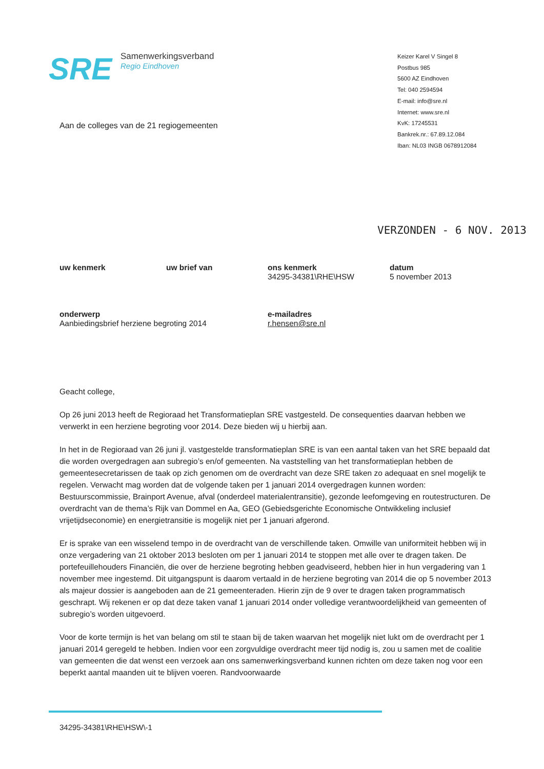SRE
Samenwerkingsverband
Regio Eindhoven
Keizer Karel V Singel 8
Postbus 985
5600 AZ Eindhoven
Tel: 040 2594594
E-mail: info@sre.nl
Internet: www.sre.nl
KvK: 17245531
Bankrek.nr.: 67.89.12.084
Iban: NL03 INGB 0678912084
Aan de colleges van de 21 regiogemeenten
VERZONDEN - 6 NOV. 2013
uw kenmerk
uw brief van
ons kenmerk
34295-34381\RHE\HSW
datum
5 november 2013
onderwerp
Aanbiedingsbrief herziene begroting 2014
e-mailadres
r.hensen@sre.nl
Geacht college,
Op 26 juni 2013 heeft de Regioraad het Transformatieplan SRE vastgesteld. De consequenties daarvan hebben we verwerkt in een herziene begroting voor 2014. Deze bieden wij u hierbij aan.
In het in de Regioraad van 26 juni jl. vastgestelde transformatieplan SRE is van een aantal taken van het SRE bepaald dat die worden overgedragen aan subregio’s en/of gemeenten. Na vaststelling van het transformatieplan hebben de gemeentesecretarissen de taak op zich genomen om de overdracht van deze SRE taken zo adequaat en snel mogelijk te regelen. Verwacht mag worden dat de volgende taken per 1 januari 2014 overgedragen kunnen worden: Bestuurscommissie, Brainport Avenue, afval (onderdeel materialentransitie), gezonde leefomgeving en routestructuren. De overdracht van de thema’s Rijk van Dommel en Aa, GEO (Gebiedsgerichte Economische Ontwikkeling inclusief vrijetijdseconomie) en energietransitie is mogelijk niet per 1 januari afgerond.
Er is sprake van een wisselend tempo in de overdracht van de verschillende taken. Omwille van uniformiteit hebben wij in onze vergadering van 21 oktober 2013 besloten om per 1 januari 2014 te stoppen met alle over te dragen taken. De portefeuillehouders Financiën, die over de herziene begroting hebben geadviseerd, hebben hier in hun vergadering van 1 november mee ingestemd. Dit uitgangspunt is daarom vertaald in de herziene begroting van 2014 die op 5 november 2013 als majeur dossier is aangeboden aan de 21 gemeenteraden. Hierin zijn de 9 over te dragen taken programmatisch geschrapt. Wij rekenen er op dat deze taken vanaf 1 januari 2014 onder volledige verantwoordelijkheid van gemeenten of subregio’s worden uitgevoerd.
Voor de korte termijn is het van belang om stil te staan bij de taken waarvan het mogelijk niet lukt om de overdracht per 1 januari 2014 geregeld te hebben. Indien voor een zorgvuldige overdracht meer tijd nodig is, zou u samen met de coalitie van gemeenten die dat wenst een verzoek aan ons samenwerkingsverband kunnen richten om deze taken nog voor een beperkt aantal maanden uit te blijven voeren. Randvoorwaarde
34295-34381\RHE\HSW\-1